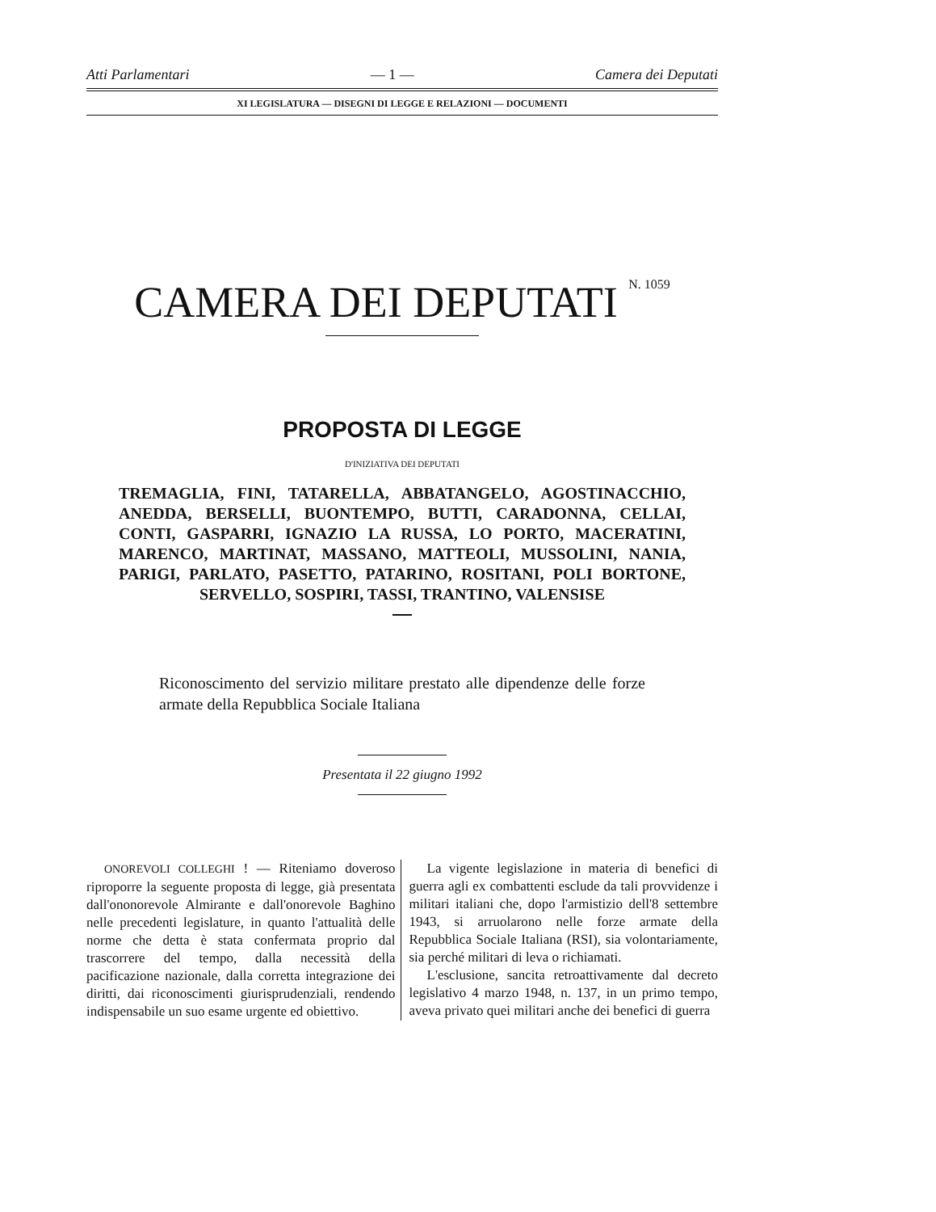Atti Parlamentari — 1 — Camera dei Deputati
XI LEGISLATURA — DISEGNI DI LEGGE E RELAZIONI — DOCUMENTI
CAMERA DEI DEPUTATI N. 1059
PROPOSTA DI LEGGE
D'INIZIATIVA DEI DEPUTATI
TREMAGLIA, FINI, TATARELLA, ABBATANGELO, AGOSTI­NACCHIO, ANEDDA, BERSELLI, BUONTEMPO, BUTTI, CARA­DONNA, CELLAI, CONTI, GASPARRI, IGNAZIO LA RUSSA, LO PORTO, MACERATINI, MARENCO, MARTINAT, MASSANO, MATTEOLI, MUSSOLINI, NANIA, PARIGI, PARLATO, PA­SETTO, PATARINO, ROSITANI, POLI BORTONE, SERVELLO, SOSPIRI, TASSI, TRANTINO, VALENSISE
Riconoscimento del servizio militare prestato alle dipen­denze delle forze armate della Repubblica Sociale Italiana
Presentata il 22 giugno 1992
ONOREVOLI COLLEGHI ! — Riteniamo do­veroso riproporre la seguente proposta di legge, già presentata dall'ononorevole Al­mirante e dall'onorevole Baghino nelle precedenti legislature, in quanto l'attua­lità delle norme che detta è stata confer­mata proprio dal trascorrere del tempo, dalla necessità della pacificazione nazio­nale, dalla corretta integrazione dei di­ritti, dai riconoscimenti giurisprudenziali, rendendo indispensabile un suo esame ur­gente ed obiettivo.
La vigente legislazione in materia di benefici di guerra agli ex combattenti esclude da tali provvidenze i militari ita­liani che, dopo l'armistizio dell'8 settem­bre 1943, si arruolarono nelle forze ar­mate della Repubblica Sociale Italiana (R­SI), sia volontariamente, sia perché mili­tari di leva o richiamati.
L'esclusione, sancita retroattivamente dal decreto legislativo 4 marzo 1948, n. 137, in un primo tempo, aveva privato quei militari anche dei benefici di guerra